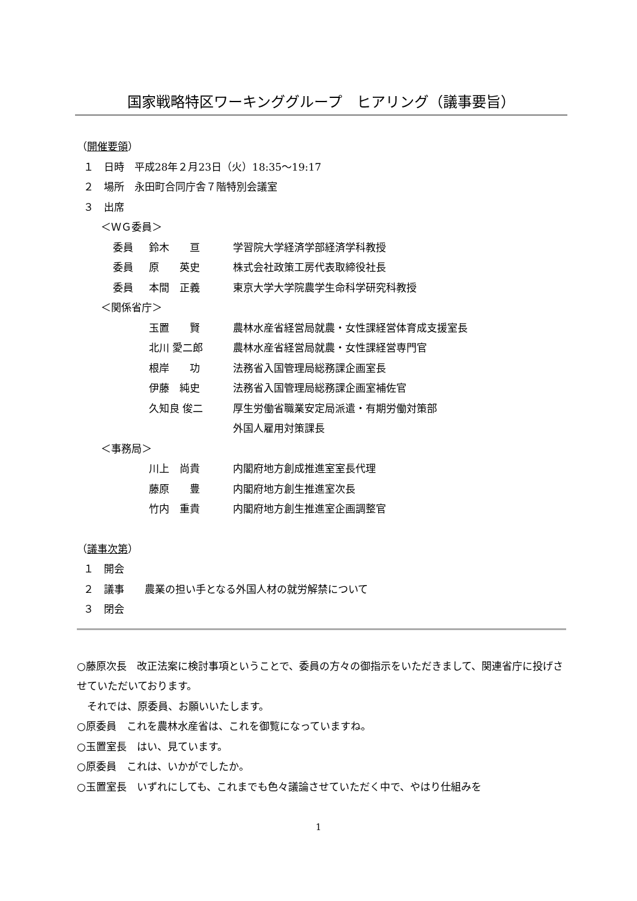国家戦略特区ワーキンググループ　ヒアリング（議事要旨）
（開催要領）
１　日時　平成28年２月23日（火）18:35～19:17
２　場所　永田町合同庁舎７階特別会議室
３　出席
＜ＷＧ委員＞
| 委員 | 鈴木 亘 | 学習院大学経済学部経済学科教授 |
| 委員 | 原 英史 | 株式会社政策工房代表取締役社長 |
| 委員 | 本間 正義 | 東京大学大学院農学生命科学研究科教授 |
＜関係省庁＞
| 玉置 賢 | 農林水産省経営局就農・女性課経営体育成支援室長 |
| 北川 愛二郎 | 農林水産省経営局就農・女性課経営専門官 |
| 根岸 功 | 法務省入国管理局総務課企画室長 |
| 伊藤 純史 | 法務省入国管理局総務課企画室補佐官 |
| 久知良 俊二 | 厚生労働省職業安定局派遣・有期労働対策部 外国人雇用対策課長 |
＜事務局＞
| 川上 尚貴 | 内閣府地方創成推進室室長代理 |
| 藤原 豊 | 内閣府地方創生推進室次長 |
| 竹内 重貴 | 内閣府地方創生推進室企画調整官 |
（議事次第）
１　開会
２　議事　　農業の担い手となる外国人材の就労解禁について
３　閉会
○藤原次長　改正法案に検討事項ということで、委員の方々の御指示をいただきまして、関連省庁に投げさせていただいております。
　それでは、原委員、お願いいたします。
○原委員　これを農林水産省は、これを御覧になっていますね。
○玉置室長　はい、見ています。
○原委員　これは、いかがでしたか。
○玉置室長　いずれにしても、これまでも色々議論させていただく中で、やはり仕組みを
1